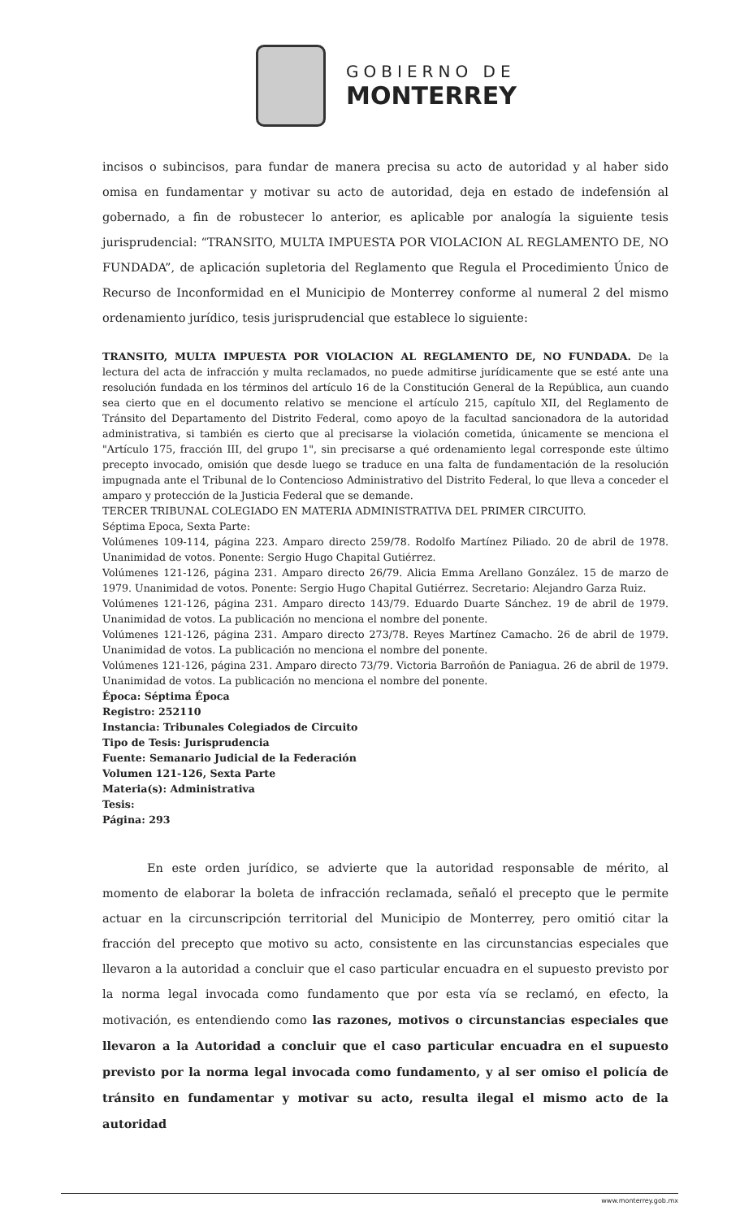GOBIERNO DE
MONTERREY
incisos o subincisos, para fundar de manera precisa su acto de autoridad y al haber sido omisa en fundamentar y motivar su acto de autoridad, deja en estado de indefensión al gobernado, a fin de robustecer lo anterior, es aplicable por analogía la siguiente tesis jurisprudencial: “TRANSITO, MULTA IMPUESTA POR VIOLACION AL REGLAMENTO DE, NO FUNDADA”, de aplicación supletoria del Reglamento que Regula el Procedimiento Único de Recurso de Inconformidad en el Municipio de Monterrey conforme al numeral 2 del mismo ordenamiento jurídico, tesis jurisprudencial que establece lo siguiente:
TRANSITO, MULTA IMPUESTA POR VIOLACION AL REGLAMENTO DE, NO FUNDADA. De la lectura del acta de infracción y multa reclamados, no puede admitirse jurídicamente que se esté ante una resolución fundada en los términos del artículo 16 de la Constitución General de la República, aun cuando sea cierto que en el documento relativo se mencione el artículo 215, capítulo XII, del Reglamento de Tránsito del Departamento del Distrito Federal, como apoyo de la facultad sancionadora de la autoridad administrativa, si también es cierto que al precisarse la violación cometida, únicamente se menciona el "Artículo 175, fracción III, del grupo 1", sin precisarse a qué ordenamiento legal corresponde este último precepto invocado, omisión que desde luego se traduce en una falta de fundamentación de la resolución impugnada ante el Tribunal de lo Contencioso Administrativo del Distrito Federal, lo que lleva a conceder el amparo y protección de la Justicia Federal que se demande.
TERCER TRIBUNAL COLEGIADO EN MATERIA ADMINISTRATIVA DEL PRIMER CIRCUITO.
Séptima Epoca, Sexta Parte:
Volúmenes 109-114, página 223. Amparo directo 259/78. Rodolfo Martínez Piliado. 20 de abril de 1978. Unanimidad de votos. Ponente: Sergio Hugo Chapital Gutiérrez.
Volúmenes 121-126, página 231. Amparo directo 26/79. Alicia Emma Arellano González. 15 de marzo de 1979. Unanimidad de votos. Ponente: Sergio Hugo Chapital Gutiérrez. Secretario: Alejandro Garza Ruiz.
Volúmenes 121-126, página 231. Amparo directo 143/79. Eduardo Duarte Sánchez. 19 de abril de 1979. Unanimidad de votos. La publicación no menciona el nombre del ponente.
Volúmenes 121-126, página 231. Amparo directo 273/78. Reyes Martínez Camacho. 26 de abril de 1979. Unanimidad de votos. La publicación no menciona el nombre del ponente.
Volúmenes 121-126, página 231. Amparo directo 73/79. Victoria Barroñón de Paniagua. 26 de abril de 1979. Unanimidad de votos. La publicación no menciona el nombre del ponente.
Época: Séptima Época
Registro: 252110
Instancia: Tribunales Colegiados de Circuito
Tipo de Tesis: Jurisprudencia
Fuente: Semanario Judicial de la Federación
Volumen 121-126, Sexta Parte
Materia(s): Administrativa
Tesis:
Página: 293
En este orden jurídico, se advierte que la autoridad responsable de mérito, al momento de elaborar la boleta de infracción reclamada, señaló el precepto que le permite actuar en la circunscripción territorial del Municipio de Monterrey, pero omitió citar la fracción del precepto que motivo su acto, consistente en las circunstancias especiales que llevaron a la autoridad a concluir que el caso particular encuadra en el supuesto previsto por la norma legal invocada como fundamento que por esta vía se reclamó, en efecto, la motivación, es entendiendo como las razones, motivos o circunstancias especiales que llevaron a la Autoridad a concluir que el caso particular encuadra en el supuesto previsto por la norma legal invocada como fundamento, y al ser omiso el policía de tránsito en fundamentar y motivar su acto, resulta ilegal el mismo acto de la autoridad
www.monterrey.gob.mx